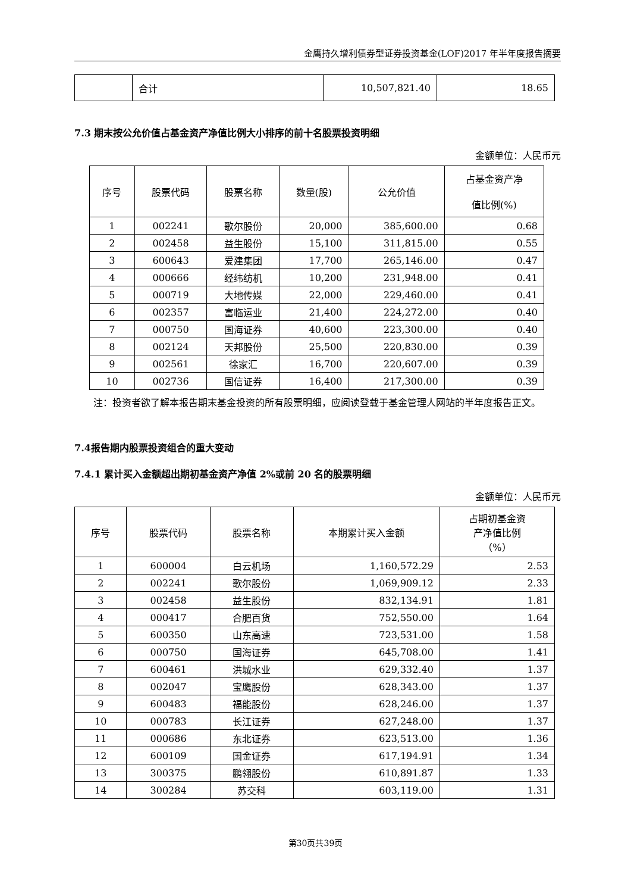金鹰持久增利债券型证券投资基金(LOF)2017 年半年度报告摘要
| | 合计 | 10,507,821.40 | 18.65 |
7.3 期末按公允价值占基金资产净值比例大小排序的前十名股票投资明细
金额单位：人民币元
| 序号 | 股票代码 | 股票名称 | 数量(股) | 公允价值 | 占基金资产净 值比例(%) |
| --- | --- | --- | --- | --- | --- |
| 1 | 002241 | 歌尔股份 | 20,000 | 385,600.00 | 0.68 |
| 2 | 002458 | 益生股份 | 15,100 | 311,815.00 | 0.55 |
| 3 | 600643 | 爱建集团 | 17,700 | 265,146.00 | 0.47 |
| 4 | 000666 | 经纬纺机 | 10,200 | 231,948.00 | 0.41 |
| 5 | 000719 | 大地传媒 | 22,000 | 229,460.00 | 0.41 |
| 6 | 002357 | 富临运业 | 21,400 | 224,272.00 | 0.40 |
| 7 | 000750 | 国海证券 | 40,600 | 223,300.00 | 0.40 |
| 8 | 002124 | 天邦股份 | 25,500 | 220,830.00 | 0.39 |
| 9 | 002561 | 徐家汇 | 16,700 | 220,607.00 | 0.39 |
| 10 | 002736 | 国信证券 | 16,400 | 217,300.00 | 0.39 |
注：投资者欲了解本报告期末基金投资的所有股票明细，应阅读登载于基金管理人网站的半年度报告正文。
7.4报告期内股票投资组合的重大变动
7.4.1 累计买入金额超出期初基金资产净值 2%或前 20 名的股票明细
金额单位：人民币元
| 序号 | 股票代码 | 股票名称 | 本期累计买入金额 | 占期初基金资 产净值比例 （%） |
| --- | --- | --- | --- | --- |
| 1 | 600004 | 白云机场 | 1,160,572.29 | 2.53 |
| 2 | 002241 | 歌尔股份 | 1,069,909.12 | 2.33 |
| 3 | 002458 | 益生股份 | 832,134.91 | 1.81 |
| 4 | 000417 | 合肥百货 | 752,550.00 | 1.64 |
| 5 | 600350 | 山东高速 | 723,531.00 | 1.58 |
| 6 | 000750 | 国海证券 | 645,708.00 | 1.41 |
| 7 | 600461 | 洪城水业 | 629,332.40 | 1.37 |
| 8 | 002047 | 宝鹰股份 | 628,343.00 | 1.37 |
| 9 | 600483 | 福能股份 | 628,246.00 | 1.37 |
| 10 | 000783 | 长江证券 | 627,248.00 | 1.37 |
| 11 | 000686 | 东北证券 | 623,513.00 | 1.36 |
| 12 | 600109 | 国金证券 | 617,194.91 | 1.34 |
| 13 | 300375 | 鹏翎股份 | 610,891.87 | 1.33 |
| 14 | 300284 | 苏交科 | 603,119.00 | 1.31 |
第30页共39页